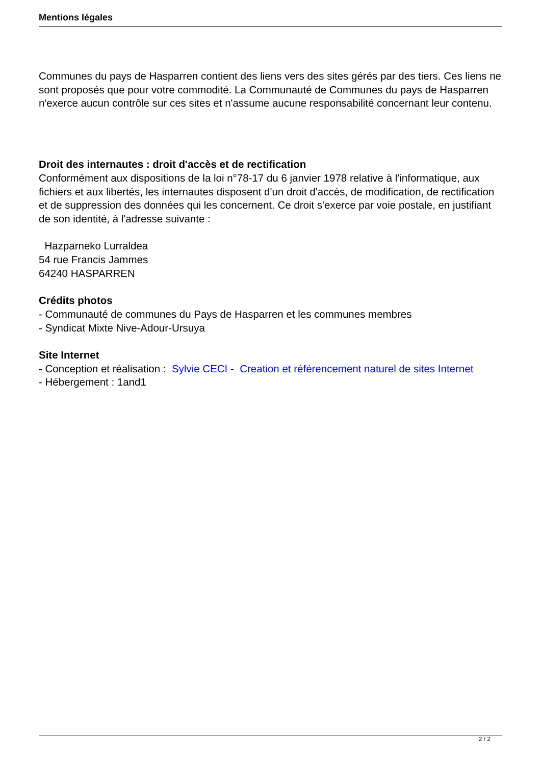Mentions légales
Communes du pays de Hasparren contient des liens vers des sites gérés par des tiers. Ces liens ne sont proposés que pour votre commodité. La Communauté de Communes du pays de Hasparren n'exerce aucun contrôle sur ces sites et n'assume aucune responsabilité concernant leur contenu.
Droit des internautes : droit d'accès et de rectification
Conformément aux dispositions de la loi n°78-17 du 6 janvier 1978 relative à l'informatique, aux fichiers et aux libertés, les internautes disposent d'un droit d'accès, de modification, de rectification et de suppression des données qui les concernent. Ce droit s'exerce par voie postale, en justifiant de son identité, à l'adresse suivante :
Hazparneko Lurraldea
54 rue Francis Jammes
64240 HASPARREN
Crédits photos
- Communauté de communes du Pays de Hasparren et les communes membres
- Syndicat Mixte Nive-Adour-Ursuya
Site Internet
- Conception et réalisation : Sylvie CECI - Creation et référencement naturel de sites Internet
- Hébergement : 1and1
2 / 2